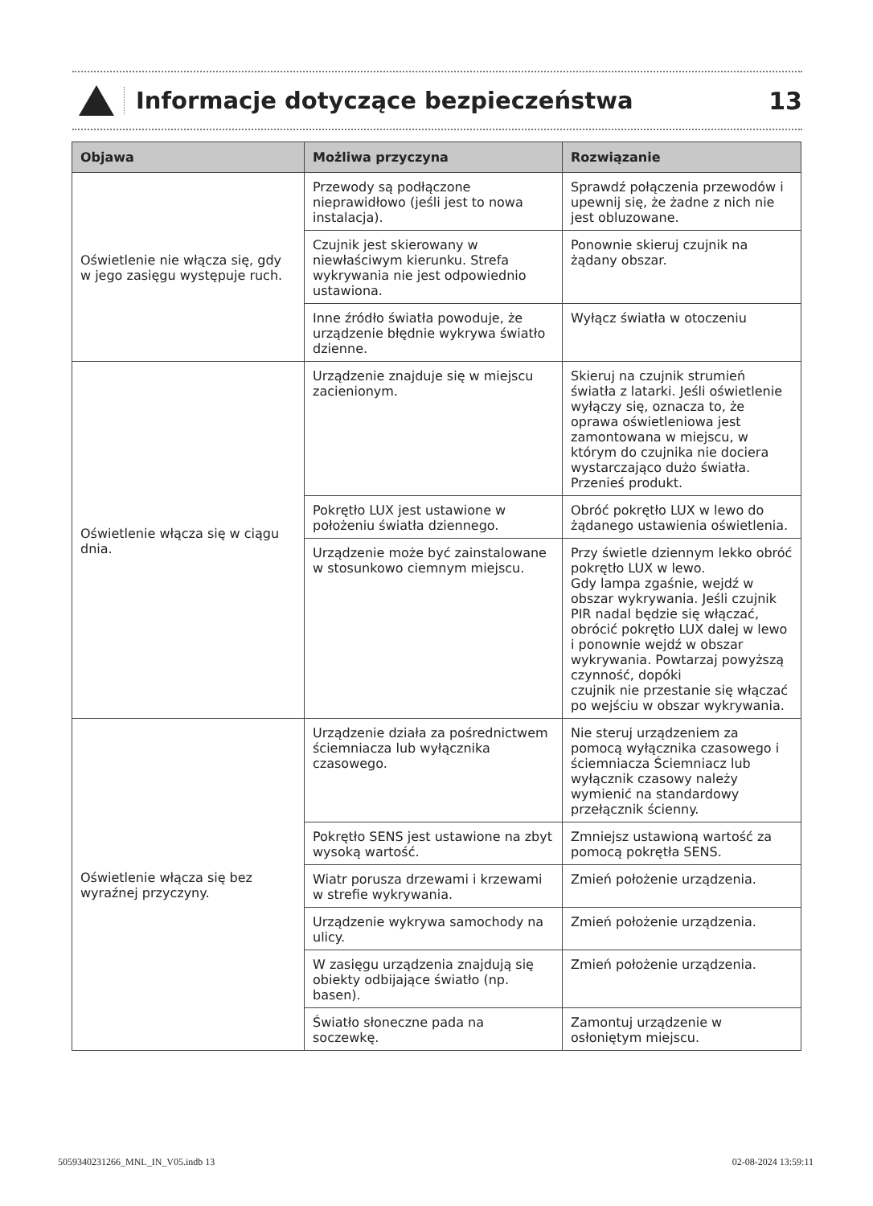Informacje dotyczące bezpieczeństwa
13
| Objawa | Możliwa przyczyna | Rozwiązanie |
| --- | --- | --- |
| Oświetlenie nie włącza się, gdy w jego zasięgu występuje ruch. | Przewody są podłączone nieprawidłowo (jeśli jest to nowa instalacja). | Sprawdź połączenia przewodów i upewnij się, że żadne z nich nie jest obluzowane. |
| | Czujnik jest skierowany w niewłaściwym kierunku. Strefa wykrywania nie jest odpowiednio ustawiona. | Ponownie skieruj czujnik na żądany obszar. |
| | Inne źródło światła powoduje, że urządzenie błędnie wykrywa światło dzienne. | Wyłącz światła w otoczeniu |
| Oświetlenie włącza się w ciągu dnia. | Urządzenie znajduje się w miejscu zacienionym. | Skieruj na czujnik strumień światła z latarki. Jeśli oświetlenie wyłączy się, oznacza to, że oprawa oświetleniowa jest zamontowana w miejscu, w którym do czujnika nie dociera wystarczająco dużo światła. Przenieś produkt. |
| | Pokrętło LUX jest ustawione w położeniu światła dziennego. | Obróć pokrętło LUX w lewo do żądanego ustawienia oświetlenia. |
| | Urządzenie może być zainstalowane w stosunkowo ciemnym miejscu. | Przy świetle dziennym lekko obróć pokrętło LUX w lewo. Gdy lampa zgaśnie, wejdź w obszar wykrywania. Jeśli czujnik PIR nadal będzie się włączać, obrócić pokrętło LUX dalej w lewo i ponownie wejdź w obszar wykrywania. Powtarzaj powyższą czynność, dopóki czujnik nie przestanie się włączać po wejściu w obszar wykrywania. |
| Oświetlenie włącza się bez wyraźnej przyczyny. | Urządzenie działa za pośrednictwem ściemniacza lub wyłącznika czasowego. | Nie steruj urządzeniem za pomocą wyłącznika czasowego i ściemniacza Ściemniacz lub wyłącznik czasowy należy wymienić na standardowy przełącznik ścienny. |
| | Pokrętło SENS jest ustawione na zbyt wysoką wartość. | Zmniejsz ustawioną wartość za pomocą pokrętła SENS. |
| | Wiatr porusza drzewami i krzewami w strefie wykrywania. | Zmień położenie urządzenia. |
| | Urządzenie wykrywa samochody na ulicy. | Zmień położenie urządzenia. |
| | W zasięgu urządzenia znajdują się obiekty odbijające światło (np. basen). | Zmień położenie urządzenia. |
| | Światło słoneczne pada na soczewkę. | Zamontuj urządzenie w osłoniętym miejscu. |
5059340231266_MNL_IN_V05.indb 13 02-08-2024 13:59:11